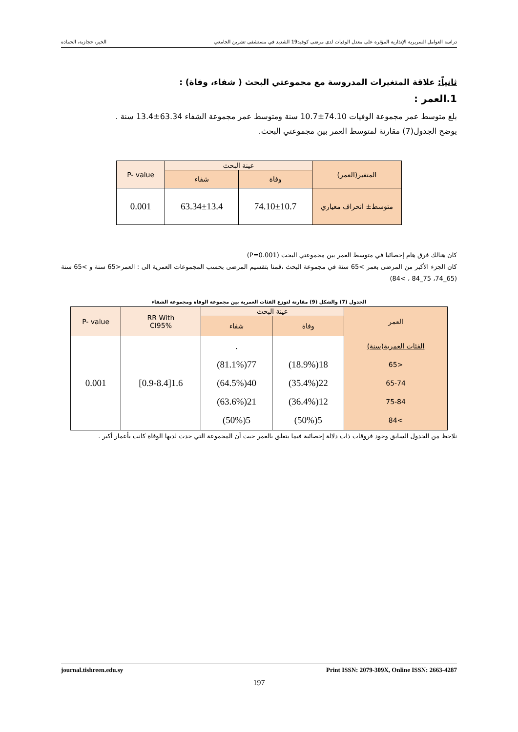دراسة العوامل السريرية الإنذارية المؤثرة على معدل الوفيات لدى مرضى كوفيد19 الشديد في مستشفى تشرين الجامعي الخير، حجازية، الحماده
ثانياً: علاقة المتغيرات المدروسة مع مجموعتي البحث ( شفاء، وفاة) :
1.العمر :
بلغ متوسط عمر مجموعة الوفيات 74.10±10.7 سنة ومتوسط عمر مجموعة الشفاء 63.34±13.4 سنة .
يوضح الجدول(7) مقارنة لمتوسط العمر بين مجموعتي البحث.
| المتغير(العمر) | عينة البحث | | P- value |
| --- | --- | --- | --- |
| | وفاة | شفاء | |
| متوسط± انحراف معياري | 74.10±10.7 | 63.34±13.4 | 0.001 |
كان هنالك فرق هام إحصائيا في متوسط العمر بين مجموعتي البحث (P=0.001)
كان الجزء الأكبر من المرضى بعمر >65 سنة في مجموعة البحث ،قمنا بتقسيم المرضى بحسب المجموعات العمرية الى : العمر<65 سنة و >65 سنة (65_74، 75_84 ، >84)
الجدول (7) والشكل (9) مقارنة لتوزع الفئات العمرية بين مجموعة الوفاة ومجموعة الشفاء
| العمر | عينة البحث | | RR With CI95% | P- value |
| --- | --- | --- | --- | --- |
| | وفاة | شفاء | | |
| الفئات العمرية(سنة) <65 65-74 75-84 >84 | 18(18.9%) 22(35.4%) 12(36.4%) 5(50%) | . 77(81.1%) 40(64.5%) 21(63.6%) 5(50%) | 1.6[0.9-8.4] | 0.001 |
نلاحظ من الجدول السابق وجود فروقات ذات دلالة إحصائية فيما يتعلق بالعمر حيث أن المجموعة التي حدث لديها الوفاة كانت بأعمار أكبر .
journal.tishreen.edu.sy Print ISSN: 2079-309X, Online ISSN: 2663-4287
197